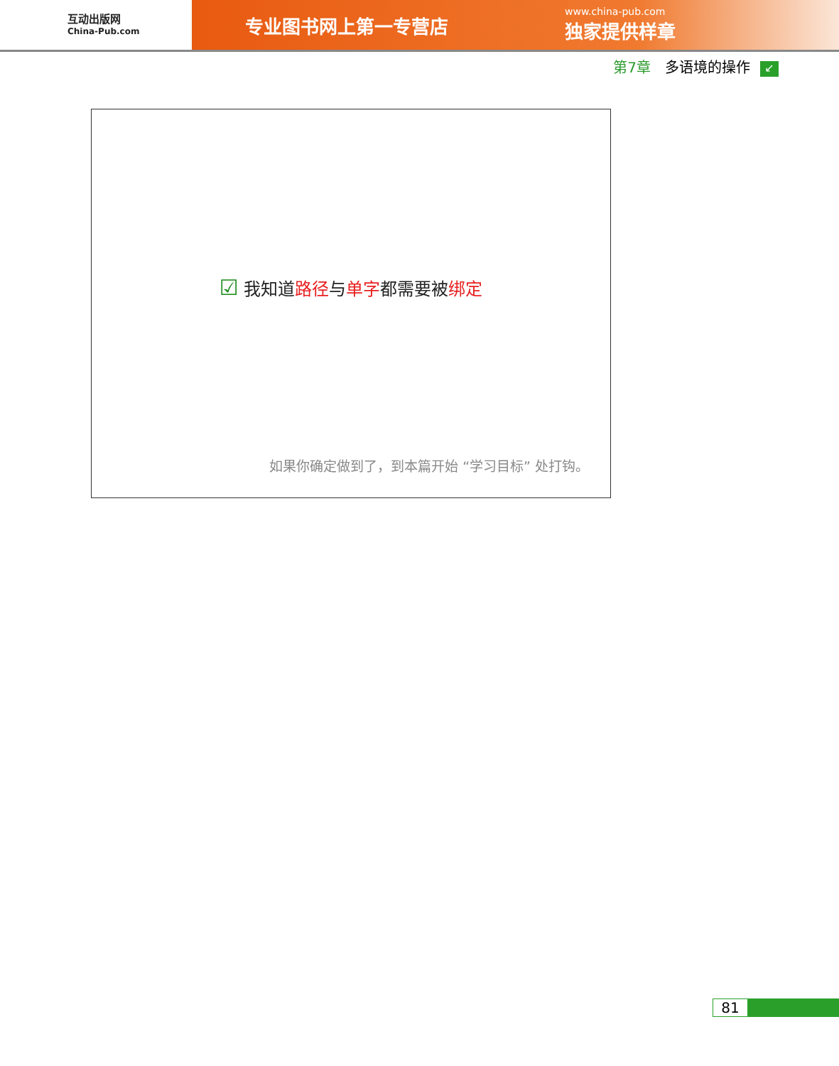互动出版网
China-Pub.com
专业图书网上第一专营店
www.china-pub.com
独家提供样章
第7章 多语境的操作 ↙
☑ 我知道路径与单字都需要被绑定
如果你确定做到了，到本篇开始 “学习目标” 处打钩。
81